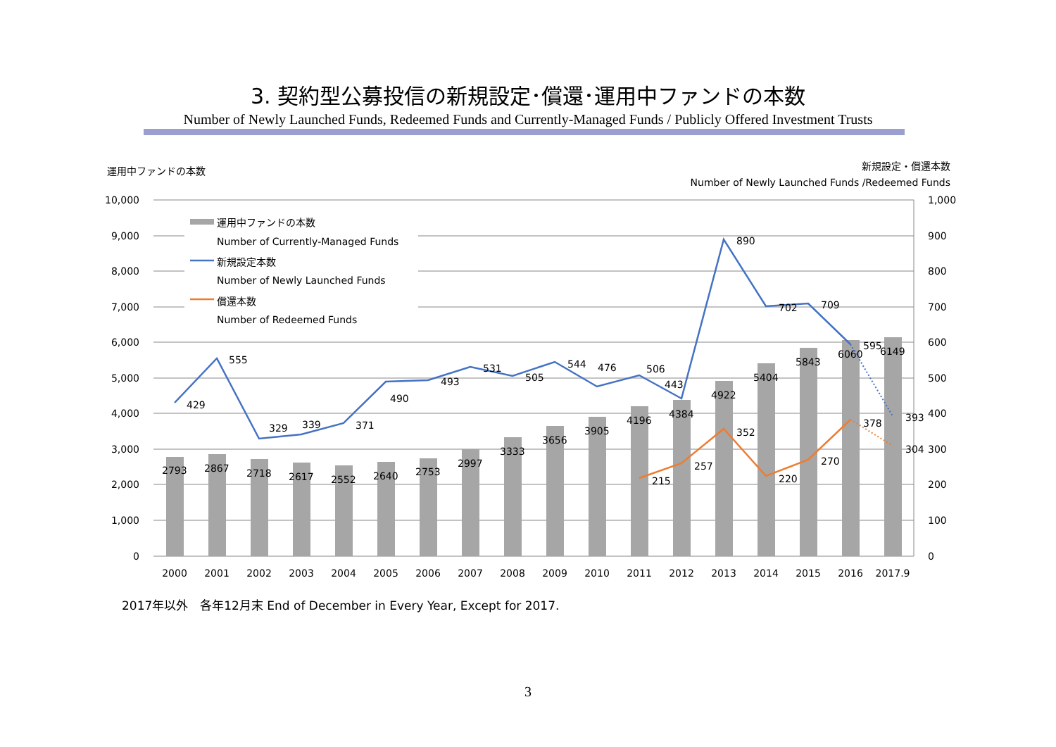3. 契約型公募投信の新規設定･償還･運用中ファンドの本数
Number of Newly Launched Funds, Redeemed Funds and Currently-Managed Funds / Publicly Offered Investment Trusts
運用中ファンドの本数
新規設定・償還本数
Number of Newly Launched Funds /Redeemed Funds
10,000
9,000
8,000
7,000
6,000
5,000
4,000
3,000
2,000
1,000
0
1,000
900
800
700
600
500
400
300
200
100
0
2793
2867
2718
2617
2552
2640
2753
2997
3333
3656
3905
4196
4384
4922
5404
5843
6060
6149
429
555
329
339
371
490
493
531
505
544
476
506
443
890
702
709
595
393
215
257
352
220
270
378
304
2000
2001
2002
2003
2004
2005
2006
2007
2008
2009
2010
2011
2012
2013
2014
2015
2016
2017.9
運用中ファンドの本数
Number of Currently-Managed Funds
新規設定本数
Number of Newly Launched Funds
償還本数
Number of Redeemed Funds
2017年以外　各年12月末 End of December in Every Year, Except for 2017.
3